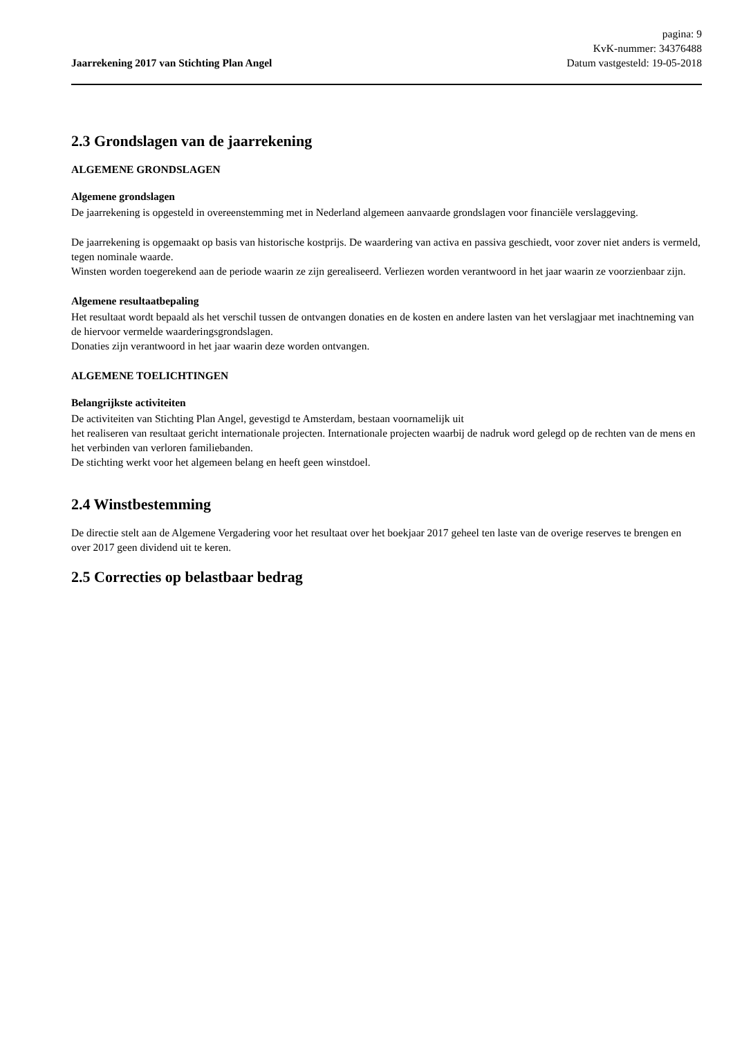Jaarrekening 2017 van Stichting Plan Angel
pagina: 9
KvK-nummer: 34376488
Datum vastgesteld: 19-05-2018
2.3 Grondslagen van de jaarrekening
ALGEMENE GRONDSLAGEN
Algemene grondslagen
De jaarrekening is opgesteld in overeenstemming met in Nederland algemeen aanvaarde grondslagen voor financiële verslaggeving.
De jaarrekening is opgemaakt op basis van historische kostprijs. De waardering van activa en passiva geschiedt, voor zover niet anders is vermeld, tegen nominale waarde.
Winsten worden toegerekend aan de periode waarin ze zijn gerealiseerd. Verliezen worden verantwoord in het jaar waarin ze voorzienbaar zijn.
Algemene resultaatbepaling
Het resultaat wordt bepaald als het verschil tussen de ontvangen donaties en de kosten en andere lasten van het verslagjaar met inachtneming van de hiervoor vermelde waarderingsgrondslagen.
Donaties zijn verantwoord in het jaar waarin deze worden ontvangen.
ALGEMENE TOELICHTINGEN
Belangrijkste activiteiten
De activiteiten van Stichting Plan Angel, gevestigd te Amsterdam, bestaan voornamelijk uit
het realiseren van resultaat gericht internationale projecten. Internationale projecten waarbij de nadruk word gelegd op de rechten van de mens en het verbinden van verloren familiebanden.
De stichting werkt voor het algemeen belang en heeft geen winstdoel.
2.4 Winstbestemming
De directie stelt aan de Algemene Vergadering voor het resultaat over het boekjaar 2017 geheel ten laste van de overige reserves te brengen en over 2017 geen dividend uit te keren.
2.5 Correcties op belastbaar bedrag